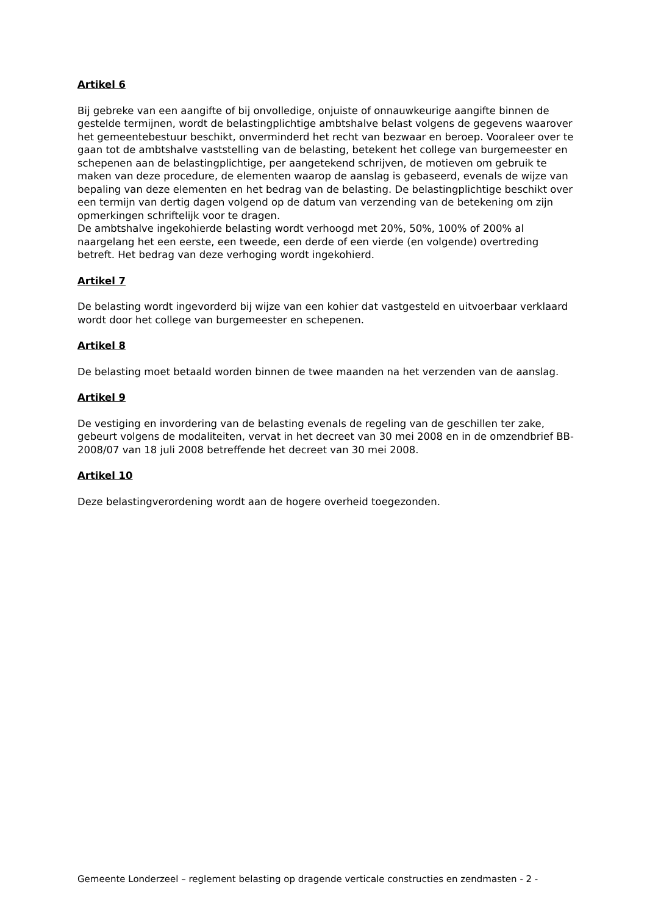Artikel 6
Bij gebreke van een aangifte of bij onvolledige, onjuiste of onnauwkeurige aangifte binnen de gestelde termijnen, wordt de belastingplichtige ambtshalve belast volgens de gegevens waarover het gemeentebestuur beschikt, onverminderd het recht van bezwaar en beroep. Vooraleer over te gaan tot de ambtshalve vaststelling van de belasting, betekent het college van burgemeester en schepenen aan de belastingplichtige, per aangetekend schrijven, de motieven om gebruik te maken van deze procedure, de elementen waarop de aanslag is gebaseerd, evenals de wijze van bepaling van deze elementen en het bedrag van de belasting. De belastingplichtige beschikt over een termijn van dertig dagen volgend op de datum van verzending van de betekening om zijn opmerkingen schriftelijk voor te dragen.
De ambtshalve ingekohierde belasting wordt verhoogd met 20%, 50%, 100% of 200% al naargelang het een eerste, een tweede, een derde of een vierde (en volgende) overtreding betreft. Het bedrag van deze verhoging wordt ingekohierd.
Artikel 7
De belasting wordt ingevorderd bij wijze van een kohier dat vastgesteld en uitvoerbaar verklaard wordt door het college van burgemeester en schepenen.
Artikel 8
De belasting moet betaald worden binnen de twee maanden na het verzenden van de aanslag.
Artikel 9
De vestiging en invordering van de belasting evenals de regeling van de geschillen ter zake, gebeurt volgens de modaliteiten, vervat in het decreet van 30 mei 2008 en in de omzendbrief BB-2008/07 van 18 juli 2008 betreffende het decreet van 30 mei 2008.
Artikel 10
Deze belastingverordening wordt aan de hogere overheid toegezonden.
Gemeente Londerzeel – reglement belasting op dragende verticale constructies en zendmasten - 2 -